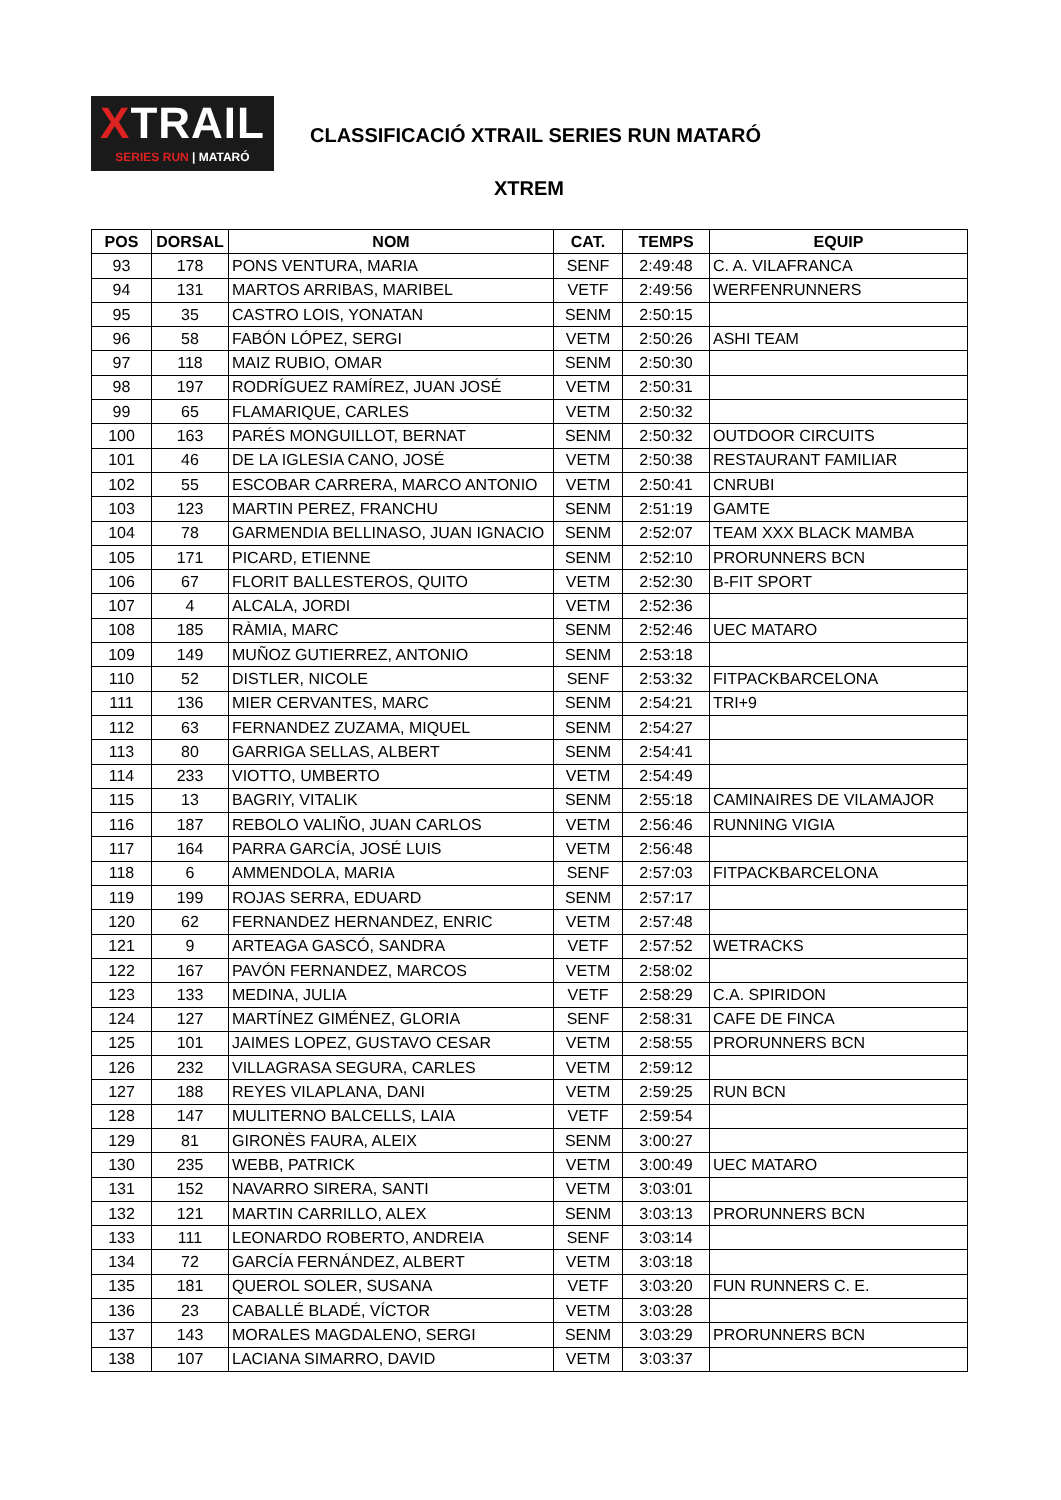XTRAIL
SERIES RUN | MATARÓ
CLASSIFICACIÓ XTRAIL SERIES RUN MATARÓ
XTREM
| POS | DORSAL | NOM | CAT. | TEMPS | EQUIP |
| --- | --- | --- | --- | --- | --- |
| 93 | 178 | PONS VENTURA, MARIA | SENF | 2:49:48 | C. A. VILAFRANCA |
| 94 | 131 | MARTOS ARRIBAS, MARIBEL | VETF | 2:49:56 | WERFENRUNNERS |
| 95 | 35 | CASTRO LOIS, YONATAN | SENM | 2:50:15 | |
| 96 | 58 | FABÓN LÓPEZ, SERGI | VETM | 2:50:26 | ASHI TEAM |
| 97 | 118 | MAIZ RUBIO, OMAR | SENM | 2:50:30 | |
| 98 | 197 | RODRÍGUEZ RAMÍREZ, JUAN JOSÉ | VETM | 2:50:31 | |
| 99 | 65 | FLAMARIQUE, CARLES | VETM | 2:50:32 | |
| 100 | 163 | PARÉS MONGUILLOT, BERNAT | SENM | 2:50:32 | OUTDOOR CIRCUITS |
| 101 | 46 | DE LA IGLESIA CANO, JOSÉ | VETM | 2:50:38 | RESTAURANT FAMILIAR |
| 102 | 55 | ESCOBAR CARRERA, MARCO ANTONIO | VETM | 2:50:41 | CNRUBI |
| 103 | 123 | MARTIN PEREZ, FRANCHU | SENM | 2:51:19 | GAMTE |
| 104 | 78 | GARMENDIA BELLINASO, JUAN IGNACIO | SENM | 2:52:07 | TEAM XXX BLACK MAMBA |
| 105 | 171 | PICARD, ETIENNE | SENM | 2:52:10 | PRORUNNERS BCN |
| 106 | 67 | FLORIT BALLESTEROS, QUITO | VETM | 2:52:30 | B-FIT SPORT |
| 107 | 4 | ALCALA, JORDI | VETM | 2:52:36 | |
| 108 | 185 | RÀMIA, MARC | SENM | 2:52:46 | UEC MATARO |
| 109 | 149 | MUÑOZ GUTIERREZ, ANTONIO | SENM | 2:53:18 | |
| 110 | 52 | DISTLER, NICOLE | SENF | 2:53:32 | FITPACKBARCELONA |
| 111 | 136 | MIER CERVANTES, MARC | SENM | 2:54:21 | TRI+9 |
| 112 | 63 | FERNANDEZ ZUZAMA, MIQUEL | SENM | 2:54:27 | |
| 113 | 80 | GARRIGA SELLAS, ALBERT | SENM | 2:54:41 | |
| 114 | 233 | VIOTTO, UMBERTO | VETM | 2:54:49 | |
| 115 | 13 | BAGRIY, VITALIK | SENM | 2:55:18 | CAMINAIRES DE VILAMAJOR |
| 116 | 187 | REBOLO VALIÑO, JUAN CARLOS | VETM | 2:56:46 | RUNNING VIGIA |
| 117 | 164 | PARRA GARCÍA, JOSÉ LUIS | VETM | 2:56:48 | |
| 118 | 6 | AMMENDOLA, MARIA | SENF | 2:57:03 | FITPACKBARCELONA |
| 119 | 199 | ROJAS SERRA, EDUARD | SENM | 2:57:17 | |
| 120 | 62 | FERNANDEZ HERNANDEZ, ENRIC | VETM | 2:57:48 | |
| 121 | 9 | ARTEAGA GASCÓ, SANDRA | VETF | 2:57:52 | WETRACKS |
| 122 | 167 | PAVÓN FERNANDEZ, MARCOS | VETM | 2:58:02 | |
| 123 | 133 | MEDINA, JULIA | VETF | 2:58:29 | C.A. SPIRIDON |
| 124 | 127 | MARTÍNEZ GIMÉNEZ, GLORIA | SENF | 2:58:31 | CAFE DE FINCA |
| 125 | 101 | JAIMES LOPEZ, GUSTAVO CESAR | VETM | 2:58:55 | PRORUNNERS BCN |
| 126 | 232 | VILLAGRASA SEGURA, CARLES | VETM | 2:59:12 | |
| 127 | 188 | REYES VILAPLANA, DANI | VETM | 2:59:25 | RUN BCN |
| 128 | 147 | MULITERNO BALCELLS, LAIA | VETF | 2:59:54 | |
| 129 | 81 | GIRONÈS FAURA, ALEIX | SENM | 3:00:27 | |
| 130 | 235 | WEBB, PATRICK | VETM | 3:00:49 | UEC MATARO |
| 131 | 152 | NAVARRO SIRERA, SANTI | VETM | 3:03:01 | |
| 132 | 121 | MARTIN CARRILLO, ALEX | SENM | 3:03:13 | PRORUNNERS BCN |
| 133 | 111 | LEONARDO ROBERTO, ANDREIA | SENF | 3:03:14 | |
| 134 | 72 | GARCÍA FERNÁNDEZ, ALBERT | VETM | 3:03:18 | |
| 135 | 181 | QUEROL SOLER, SUSANA | VETF | 3:03:20 | FUN RUNNERS C. E. |
| 136 | 23 | CABALLÉ BLADÉ, VÍCTOR | VETM | 3:03:28 | |
| 137 | 143 | MORALES MAGDALENO, SERGI | SENM | 3:03:29 | PRORUNNERS BCN |
| 138 | 107 | LACIANA SIMARRO, DAVID | VETM | 3:03:37 | |